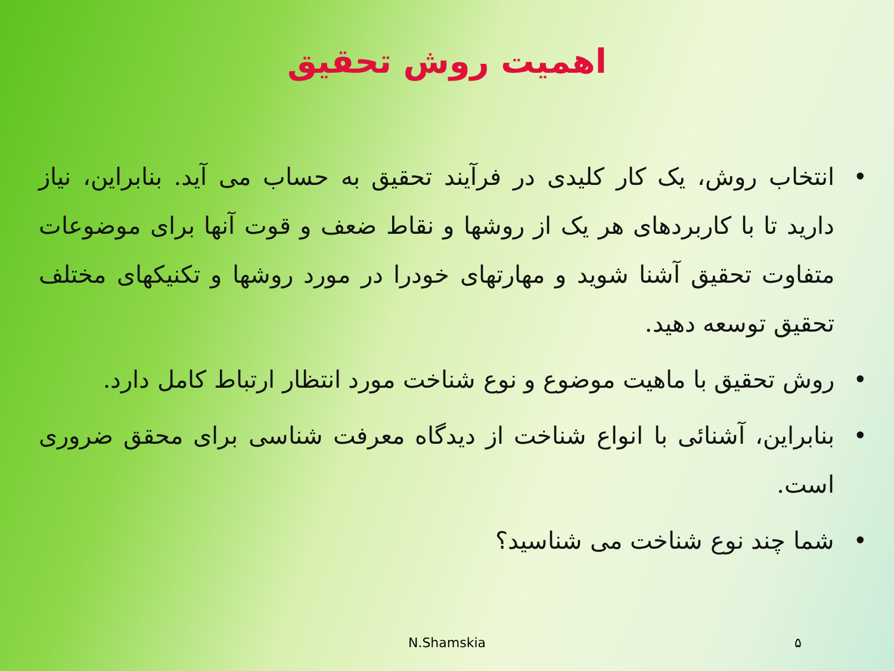اهمیت روش تحقیق
• انتخاب روش، یک کار کلیدی در فرآیند تحقیق به حساب می آید. بنابراین، نیاز دارید تا با کاربردهای هر یک از روشها و نقاط ضعف و قوت آنها برای موضوعات متفاوت تحقیق آشنا شوید و مهارتهای خودرا در مورد روشها و تکنیکهای مختلف تحقیق توسعه دهید.
• روش تحقیق با ماهیت موضوع و نوع شناخت مورد انتظار ارتباط کامل دارد.
• بنابراین، آشنائی با انواع شناخت از دیدگاه معرفت شناسی برای محقق ضروری است.
• شما چند نوع شناخت می شناسید؟
N.Shamskia ۵